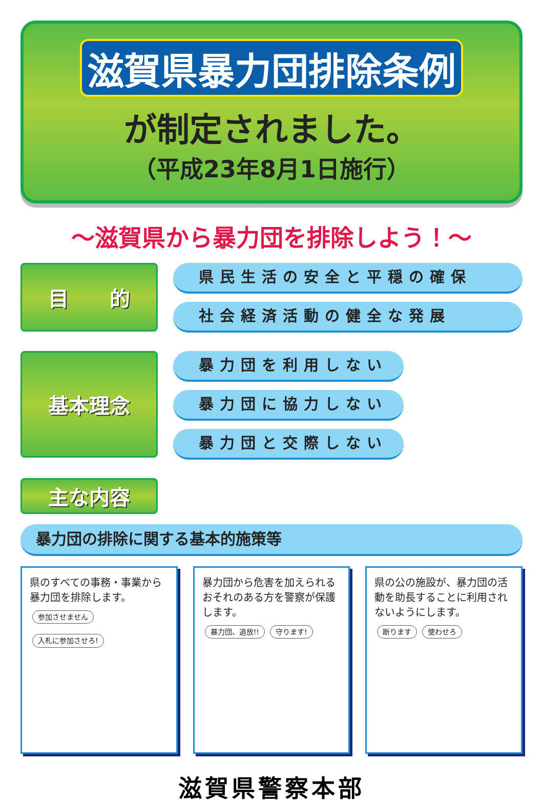滋賀県暴力団排除条例
が制定されました。
（平成23年8月1日施行）
～滋賀県から暴力団を排除しよう！～
目　　的
県民生活の安全と平穏の確保
社会経済活動の健全な発展
基本理念
暴力団を利用しない
暴力団に協力しない
暴力団と交際しない
主な内容
暴力団の排除に関する基本的施策等
県のすべての事務・事業から暴力団を排除します。
参加させません
入札に参加させろ!
暴力団から危害を加えられるおそれのある方を警察が保護します。
暴力団、追放!! 守ります!
県の公の施設が、暴力団の活動を助長することに利用されないようにします。
断ります 使わせろ
滋賀県警察本部